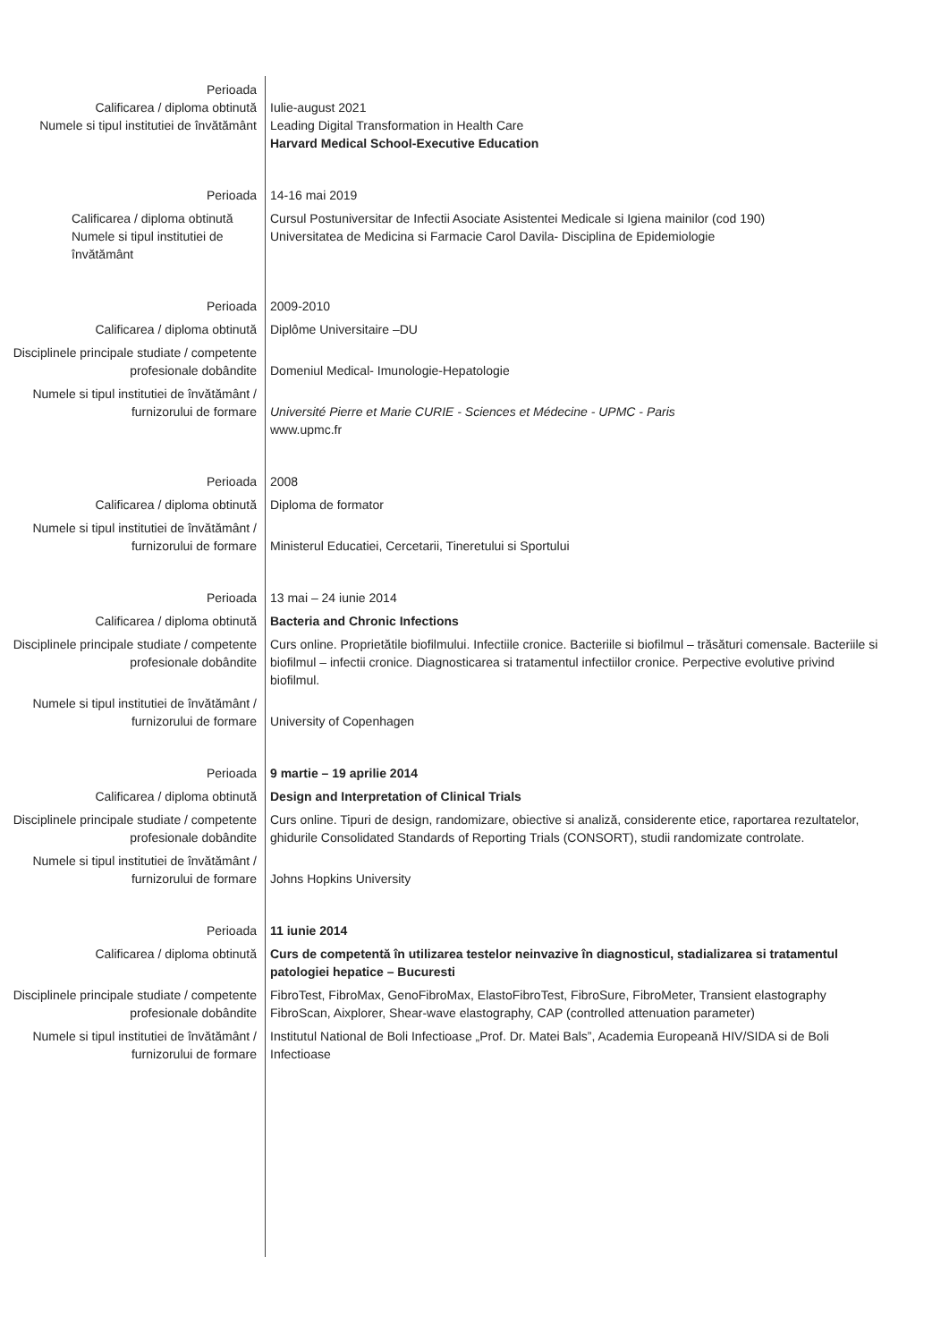Perioada
Calificarea / diploma obtinută
Numele si tipul institutiei de învătământ
Iulie-august 2021
Leading Digital Transformation in Health Care
Harvard Medical School-Executive Education
Perioada 14-16 mai 2019
Calificarea / diploma obtinută
Numele si tipul institutiei de învătământ
Cursul Postuniversitar de Infectii Asociate Asistentei Medicale si Igiena mainilor (cod 190)
Universitatea de Medicina si Farmacie Carol Davila- Disciplina de Epidemiologie
Perioada 2009-2010
Calificarea / diploma obtinută Diplôme Universitaire –DU
Disciplinele principale studiate / competente profesionale dobândite
Domeniul Medical- Imunologie-Hepatologie
Numele si tipul institutiei de învătământ / furnizorului de formare
Université Pierre et Marie CURIE - Sciences et Médecine - UPMC - Paris
www.upmc.fr
Perioada 2008
Calificarea / diploma obtinută Diploma de formator
Numele si tipul institutiei de învătământ / furnizorului de formare
Ministerul Educatiei, Cercetarii, Tineretului si Sportului
Perioada 13 mai – 24 iunie 2014
Calificarea / diploma obtinută Bacteria and Chronic Infections
Disciplinele principale studiate / competente profesionale dobândite
Curs online. Proprietătile biofilmului. Infectiile cronice. Bacteriile si biofilmul – trăsături comensale. Bacteriile si biofilmul – infectii cronice. Diagnosticarea si tratamentul infectiilor cronice. Perpective evolutive privind biofilmul.
Numele si tipul institutiei de învătământ / furnizorului de formare
University of Copenhagen
Perioada 9 martie – 19 aprilie 2014
Calificarea / diploma obtinută Design and Interpretation of Clinical Trials
Disciplinele principale studiate / competente profesionale dobândite
Curs online. Tipuri de design, randomizare, obiective si analiză, considerente etice, raportarea rezultatelor, ghidurile Consolidated Standards of Reporting Trials (CONSORT), studii randomizate controlate.
Numele si tipul institutiei de învătământ / furnizorului de formare
Johns Hopkins University
Perioada 11 iunie 2014
Calificarea / diploma obtinută Curs de competentă în utilizarea testelor neinvazive în diagnosticul, stadializarea si tratamentul patologiei hepatice – Bucuresti
Disciplinele principale studiate / competente profesionale dobândite
FibroTest, FibroMax, GenoFibroMax, ElastoFibroTest, FibroSure, FibroMeter, Transient elastography FibroScan, Aixplorer, Shear-wave elastography, CAP (controlled attenuation parameter)
Numele si tipul institutiei de învătământ / furnizorului de formare
Institutul National de Boli Infectioase „Prof. Dr. Matei Bals”, Academia Europeană HIV/SIDA si de Boli Infectioase